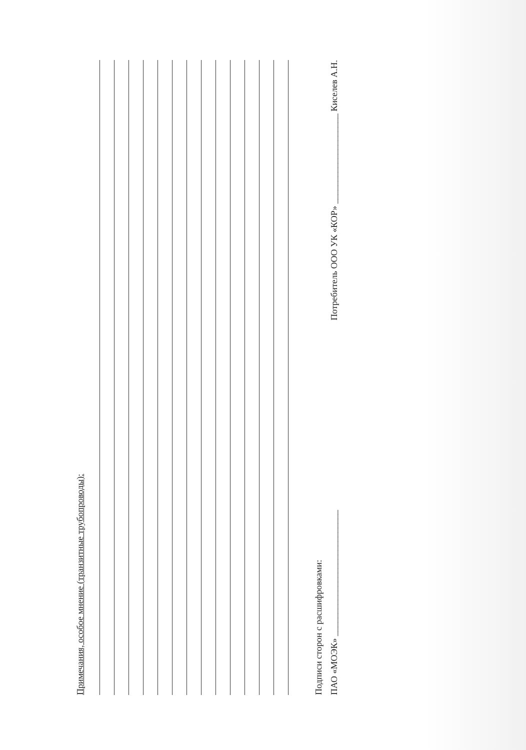Примечания, особое мнение (транзитные трубопроводы):
Подписи сторон с расшифровками:
ПАО «МОЭК» ____________________________ Потребитель ООО УК «КОР» ____________________ Киселев А.Н.